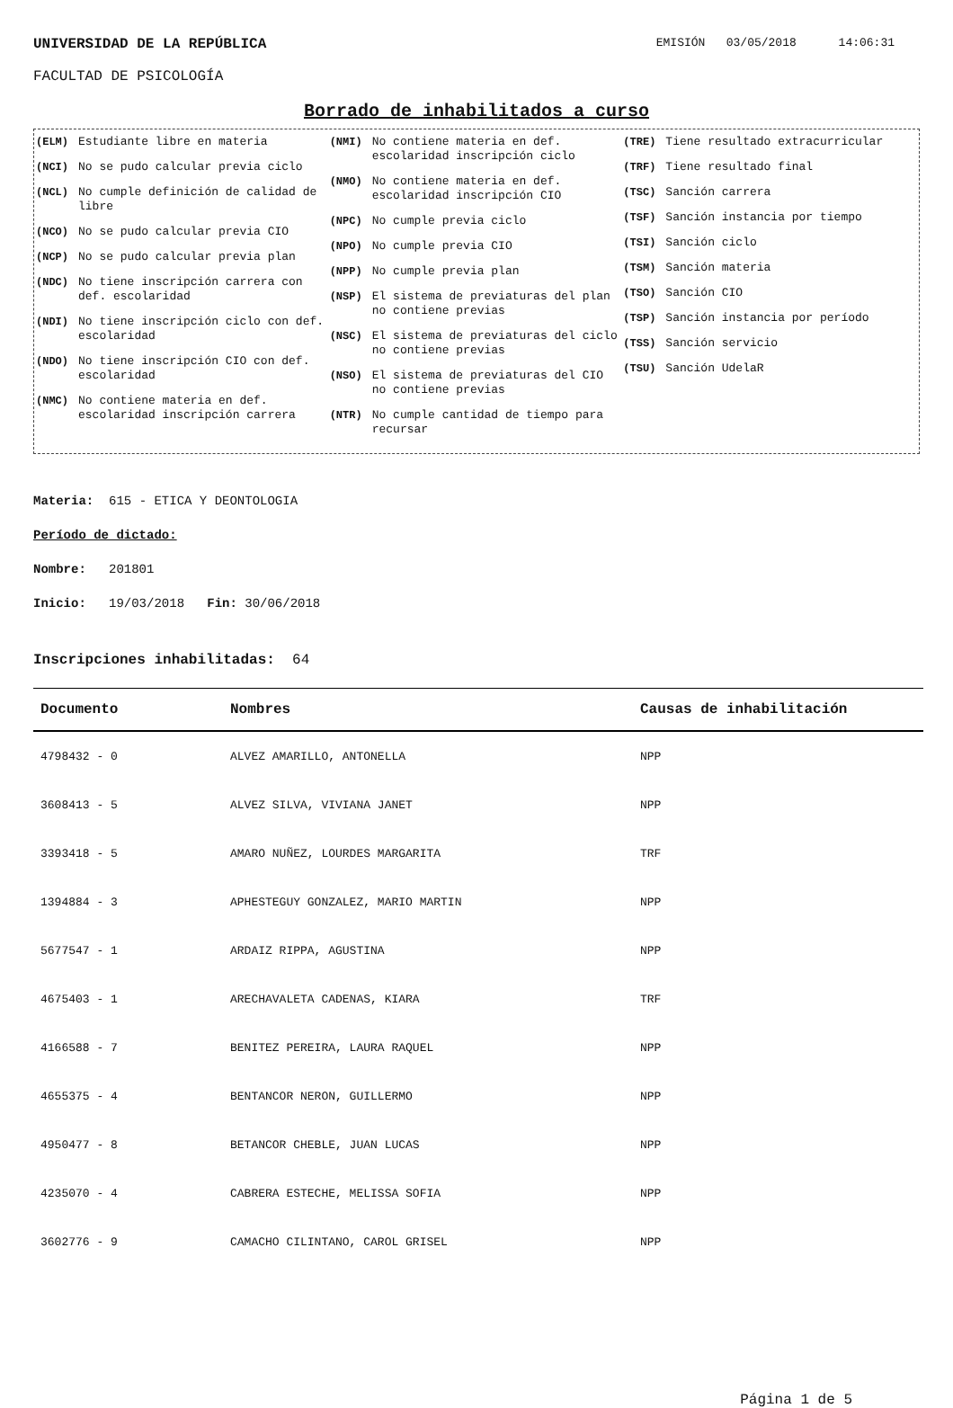UNIVERSIDAD DE LA REPÚBLICA EMISIÓN 03/05/2018 14:06:31
FACULTAD DE PSICOLOGÍA
Borrado de inhabilitados a curso
(ELM) Estudiante libre en materia
(NCI) No se pudo calcular previa ciclo
(NCL) No cumple definición de calidad de libre
(NCO) No se pudo calcular previa CIO
(NCP) No se pudo calcular previa plan
(NDC) No tiene inscripción carrera con def. escolaridad
(NDI) No tiene inscripción ciclo con def. escolaridad
(NDO) No tiene inscripción CIO con def. escolaridad
(NMC) No contiene materia en def. escolaridad inscripción carrera
(NMI) No contiene materia en def. escolaridad inscripción ciclo
(NMO) No contiene materia en def. escolaridad inscripción CIO
(NPC) No cumple previa ciclo
(NPO) No cumple previa CIO
(NPP) No cumple previa plan
(NSP) El sistema de previaturas del plan no contiene previas
(NSC) El sistema de previaturas del ciclo no contiene previas
(NSO) El sistema de previaturas del CIO no contiene previas
(NTR) No cumple cantidad de tiempo para recursar
(TRE) Tiene resultado extracurricular
(TRF) Tiene resultado final
(TSC) Sanción carrera
(TSF) Sanción instancia por tiempo
(TSI) Sanción ciclo
(TSM) Sanción materia
(TSO) Sanción CIO
(TSP) Sanción instancia por período
(TSS) Sanción servicio
(TSU) Sanción UdelaR
Materia: 615 - ETICA Y DEONTOLOGIA
Período de dictado:
Nombre: 201801
Inicio: 19/03/2018 Fin: 30/06/2018
Inscripciones inhabilitadas: 64
| Documento | Nombres | Causas de inhabilitación |
| --- | --- | --- |
| 4798432 - 0 | ALVEZ AMARILLO, ANTONELLA | NPP |
| 3608413 - 5 | ALVEZ SILVA, VIVIANA JANET | NPP |
| 3393418 - 5 | AMARO NUÑEZ, LOURDES MARGARITA | TRF |
| 1394884 - 3 | APHESTEGUY GONZALEZ, MARIO MARTIN | NPP |
| 5677547 - 1 | ARDAIZ RIPPA, AGUSTINA | NPP |
| 4675403 - 1 | ARECHAVALETA CADENAS, KIARA | TRF |
| 4166588 - 7 | BENITEZ PEREIRA, LAURA RAQUEL | NPP |
| 4655375 - 4 | BENTANCOR NERON, GUILLERMO | NPP |
| 4950477 - 8 | BETANCOR CHEBLE, JUAN LUCAS | NPP |
| 4235070 - 4 | CABRERA ESTECHE, MELISSA SOFIA | NPP |
| 3602776 - 9 | CAMACHO CILINTANO, CAROL GRISEL | NPP |
Página 1 de 5